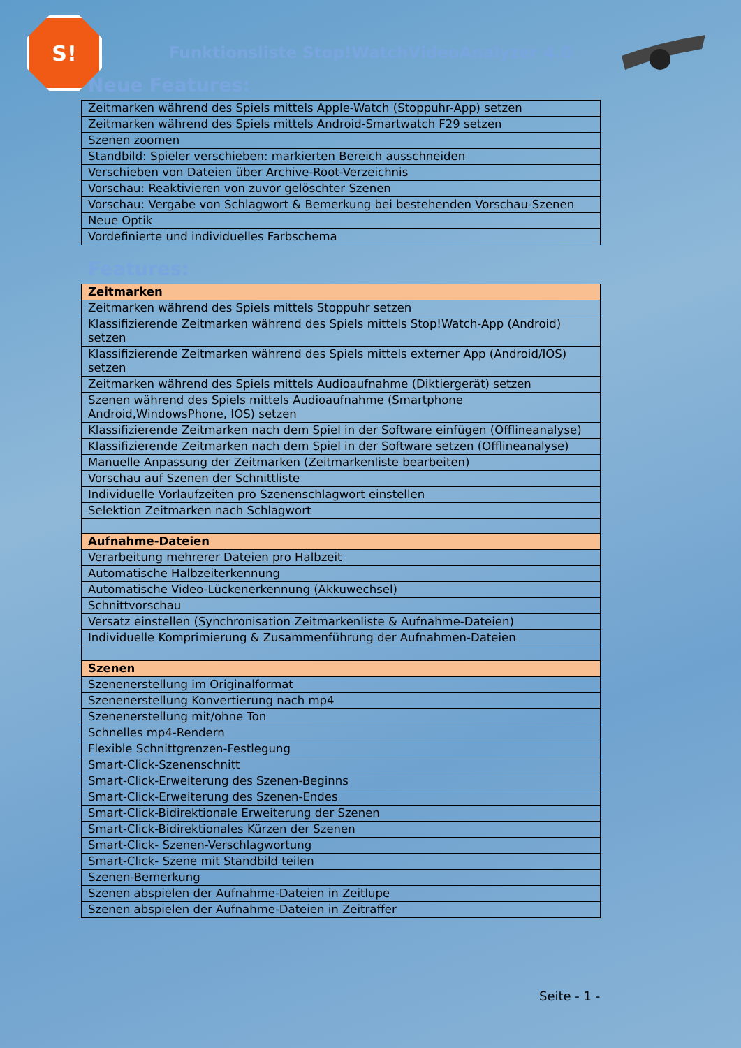S!
Funktionsliste Stop!WatchVideoAnalyzer 4.0
Neue Features:
| Zeitmarken während des Spiels mittels Apple-Watch (Stoppuhr-App) setzen |
| Zeitmarken während des Spiels mittels Android-Smartwatch F29 setzen |
| Szenen zoomen |
| Standbild: Spieler verschieben: markierten Bereich ausschneiden |
| Verschieben von Dateien über Archive-Root-Verzeichnis |
| Vorschau: Reaktivieren von zuvor gelöschter Szenen |
| Vorschau: Vergabe von Schlagwort & Bemerkung bei bestehenden Vorschau-Szenen |
| Neue Optik |
| Vordefinierte und individuelles Farbschema |
Features:
| Zeitmarken |
| Zeitmarken während des Spiels mittels Stoppuhr setzen |
| Klassifizierende Zeitmarken während des Spiels mittels Stop!Watch-App (Android) setzen |
| Klassifizierende Zeitmarken während des Spiels mittels externer App (Android/IOS) setzen |
| Zeitmarken während des Spiels mittels Audioaufnahme (Diktiergerät) setzen |
| Szenen während des Spiels mittels Audioaufnahme (Smartphone Android,WindowsPhone, IOS) setzen |
| Klassifizierende Zeitmarken nach dem Spiel in der Software einfügen (Offlineanalyse) |
| Klassifizierende Zeitmarken nach dem Spiel in der Software setzen (Offlineanalyse) |
| Manuelle Anpassung der Zeitmarken (Zeitmarkenliste bearbeiten) |
| Vorschau auf Szenen der Schnittliste |
| Individuelle Vorlaufzeiten pro Szenenschlagwort einstellen |
| Selektion Zeitmarken nach Schlagwort |
| Aufnahme-Dateien |
| Verarbeitung mehrerer Dateien pro Halbzeit |
| Automatische Halbzeiterkennung |
| Automatische Video-Lückenerkennung (Akkuwechsel) |
| Schnittvorschau |
| Versatz einstellen (Synchronisation Zeitmarkenliste & Aufnahme-Dateien) |
| Individuelle Komprimierung & Zusammenführung der Aufnahmen-Dateien |
| Szenen |
| Szenenerstellung im Originalformat |
| Szenenerstellung Konvertierung nach mp4 |
| Szenenerstellung mit/ohne Ton |
| Schnelles mp4-Rendern |
| Flexible Schnittgrenzen-Festlegung |
| Smart-Click-Szenenschnitt |
| Smart-Click-Erweiterung des Szenen-Beginns |
| Smart-Click-Erweiterung des Szenen-Endes |
| Smart-Click-Bidirektionale Erweiterung der Szenen |
| Smart-Click-Bidirektionales Kürzen der Szenen |
| Smart-Click- Szenen-Verschlagwortung |
| Smart-Click- Szene mit Standbild teilen |
| Szenen-Bemerkung |
| Szenen abspielen der Aufnahme-Dateien in Zeitlupe |
| Szenen abspielen der Aufnahme-Dateien in Zeitraffer |
Seite - 1 -